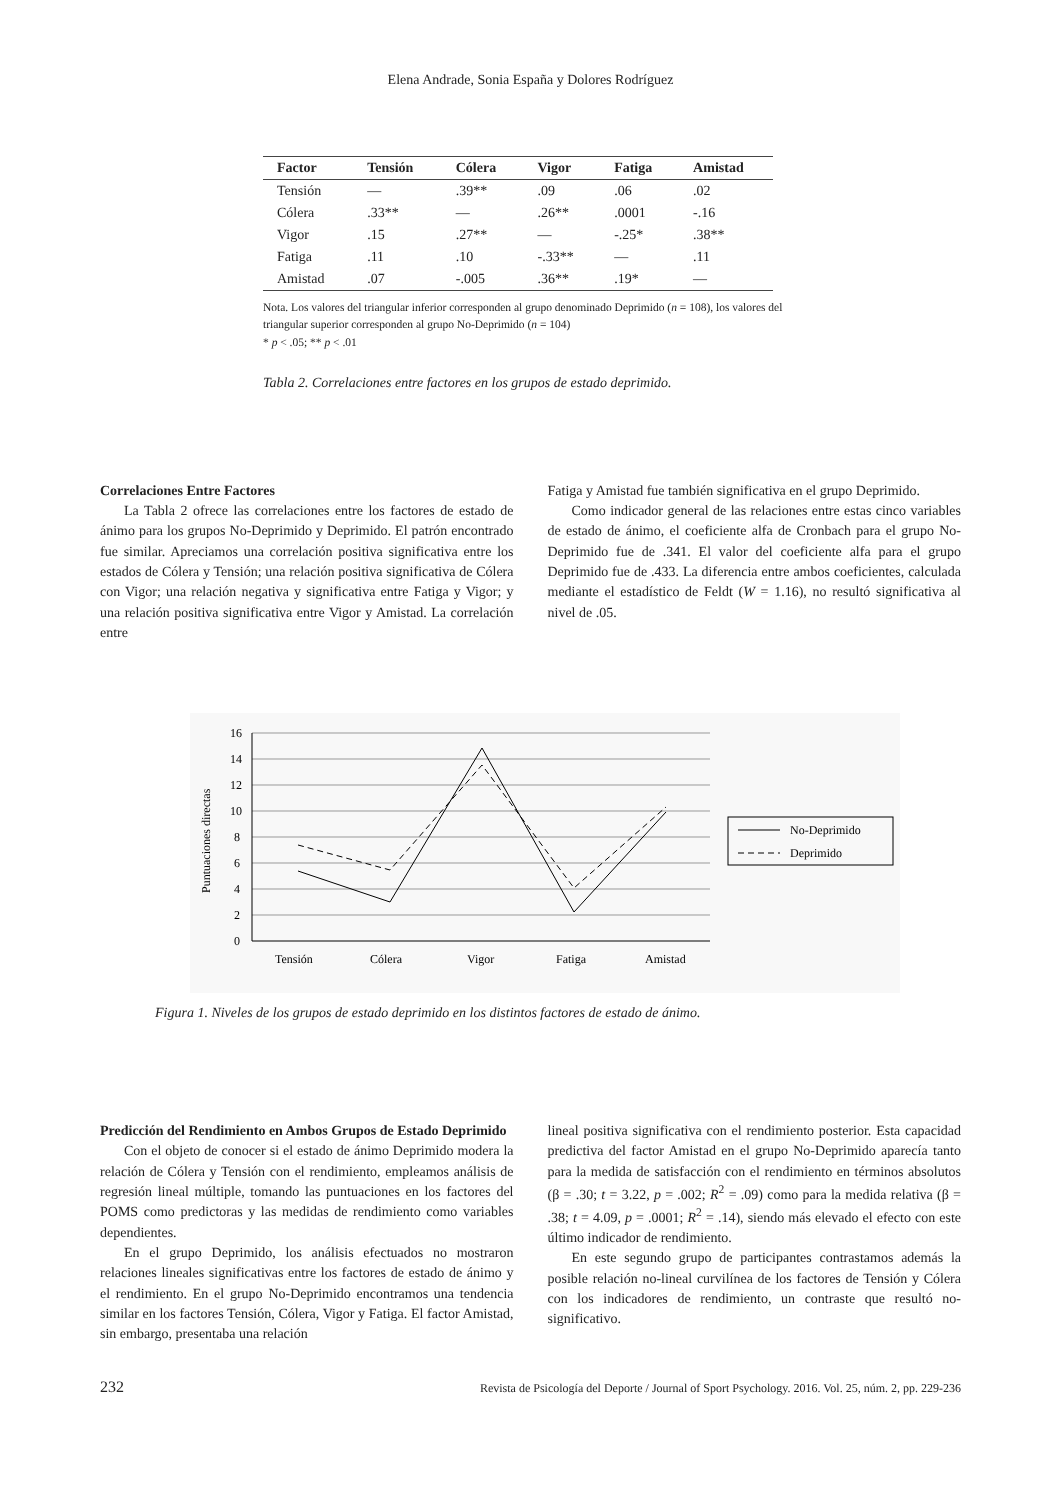Elena Andrade, Sonia España y Dolores Rodríguez
| Factor | Tensión | Cólera | Vigor | Fatiga | Amistad |
| --- | --- | --- | --- | --- | --- |
| Tensión | — | .39** | .09 | .06 | .02 |
| Cólera | .33** | — | .26** | .0001 | -.16 |
| Vigor | .15 | .27** | — | -.25* | .38** |
| Fatiga | .11 | .10 | -.33** | — | .11 |
| Amistad | .07 | -.005 | .36** | .19* | — |
Nota. Los valores del triangular inferior corresponden al grupo denominado Deprimido (n = 108), los valores del triangular superior corresponden al grupo No-Deprimido (n = 104)
* p < .05; ** p < .01
Tabla 2. Correlaciones entre factores en los grupos de estado deprimido.
Correlaciones Entre Factores
La Tabla 2 ofrece las correlaciones entre los factores de estado de ánimo para los grupos No-Deprimido y Deprimido. El patrón encontrado fue similar. Apreciamos una correlación positiva significativa entre los estados de Cólera y Tensión; una relación positiva significativa de Cólera con Vigor; una relación negativa y significativa entre Fatiga y Vigor; y una relación positiva significativa entre Vigor y Amistad. La correlación entre
Fatiga y Amistad fue también significativa en el grupo Deprimido.
Como indicador general de las relaciones entre estas cinco variables de estado de ánimo, el coeficiente alfa de Cronbach para el grupo No-Deprimido fue de .341. El valor del coeficiente alfa para el grupo Deprimido fue de .433. La diferencia entre ambos coeficientes, calculada mediante el estadístico de Feldt (W = 1.16), no resultó significativa al nivel de .05.
Puntuaciones directas
16
14
12
10
8
6
4
2
0
Tensión
Cólera
Vigor
Fatiga
Amistad
No-Deprimido
Deprimido
Figura 1. Niveles de los grupos de estado deprimido en los distintos factores de estado de ánimo.
Predicción del Rendimiento en Ambos Grupos de Estado Deprimido
Con el objeto de conocer si el estado de ánimo Deprimido modera la relación de Cólera y Tensión con el rendimiento, empleamos análisis de regresión lineal múltiple, tomando las puntuaciones en los factores del POMS como predictoras y las medidas de rendimiento como variables dependientes.
En el grupo Deprimido, los análisis efectuados no mostraron relaciones lineales significativas entre los factores de estado de ánimo y el rendimiento. En el grupo No-Deprimido encontramos una tendencia similar en los factores Tensión, Cólera, Vigor y Fatiga. El factor Amistad, sin embargo, presentaba una relación
lineal positiva significativa con el rendimiento posterior. Esta capacidad predictiva del factor Amistad en el grupo No-Deprimido aparecía tanto para la medida de satisfacción con el rendimiento en términos absolutos (β = .30; t = 3.22, p = .002; R<sup>2</sup> = .09) como para la medida relativa (β = .38; t = 4.09, p = .0001; R<sup>2</sup> = .14), siendo más elevado el efecto con este último indicador de rendimiento.
En este segundo grupo de participantes contrastamos además la posible relación no-lineal curvilínea de los factores de Tensión y Cólera con los indicadores de rendimiento, un contraste que resultó no-significativo.
232 Revista de Psicología del Deporte / Journal of Sport Psychology. 2016. Vol. 25, núm. 2, pp. 229-236